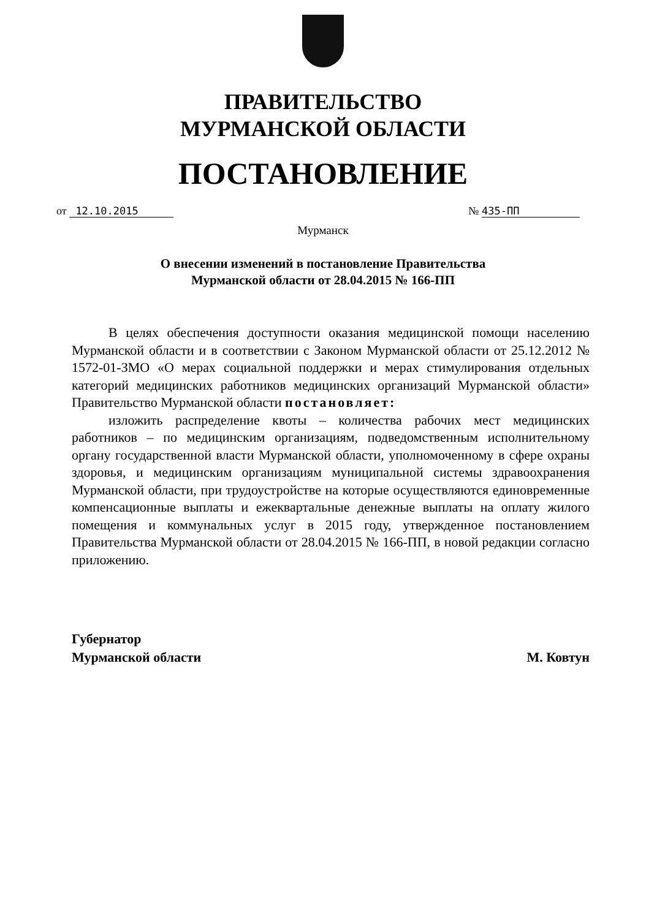ПРАВИТЕЛЬСТВО
МУРМАНСКОЙ ОБЛАСТИ
ПОСТАНОВЛЕНИЕ
от 12.10.2015 № 435-ПП
Мурманск
О внесении изменений в постановление Правительства
Мурманской области от 28.04.2015 № 166-ПП
В целях обеспечения доступности оказания медицинской помощи населению Мурманской области и в соответствии с Законом Мурманской области от 25.12.2012 № 1572-01-ЗМО «О мерах социальной поддержки и мерах стимулирования отдельных категорий медицинских работников медицинских организаций Мурманской области» Правительство Мурманской области постановляет:
изложить распределение квоты – количества рабочих мест медицинских работников – по медицинским организациям, подведомственным исполнительному органу государственной власти Мурманской области, уполномоченному в сфере охраны здоровья, и медицинским организациям муниципальной системы здравоохранения Мурманской области, при трудоустройстве на которые осуществляются единовременные компенсационные выплаты и ежеквартальные денежные выплаты на оплату жилого помещения и коммунальных услуг в 2015 году, утвержденное постановлением Правительства Мурманской области от 28.04.2015 № 166-ПП, в новой редакции согласно приложению.
Губернатор
Мурманской области
М. Ковтун